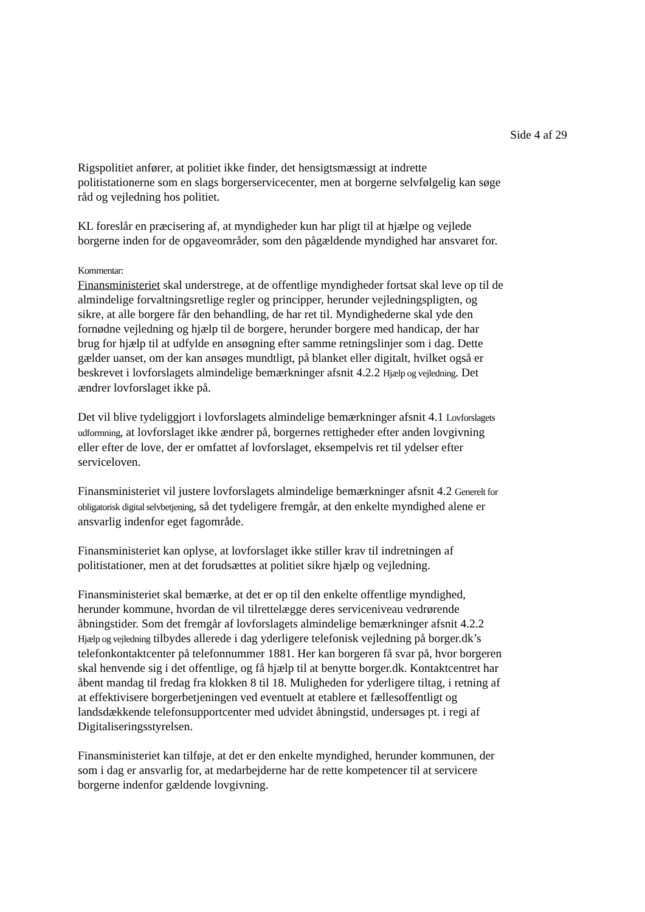Side 4 af 29
Rigspolitiet anfører, at politiet ikke finder, det hensigtsmæssigt at indrette politistationerne som en slags borgerservicecenter, men at borgerne selvfølgelig kan søge råd og vejledning hos politiet.
KL foreslår en præcisering af, at myndigheder kun har pligt til at hjælpe og vejlede borgerne inden for de opgaveområder, som den pågældende myndighed har ansvaret for.
Kommentar:
Finansministeriet skal understrege, at de offentlige myndigheder fortsat skal leve op til de almindelige forvaltningsretlige regler og principper, herunder vejledningspligten, og sikre, at alle borgere får den behandling, de har ret til. Myndighederne skal yde den fornødne vejledning og hjælp til de borgere, herunder borgere med handicap, der har brug for hjælp til at udfylde en ansøgning efter samme retningslinjer som i dag. Dette gælder uanset, om der kan ansøges mundtligt, på blanket eller digitalt, hvilket også er beskrevet i lovforslagets almindelige bemærkninger afsnit 4.2.2 Hjælp og vejledning. Det ændrer lovforslaget ikke på.
Det vil blive tydeliggjort i lovforslagets almindelige bemærkninger afsnit 4.1 Lovforslagets udformning, at lovforslaget ikke ændrer på, borgernes rettigheder efter anden lovgivning eller efter de love, der er omfattet af lovforslaget, eksempelvis ret til ydelser efter serviceloven.
Finansministeriet vil justere lovforslagets almindelige bemærkninger afsnit 4.2 Generelt for obligatorisk digital selvbetjening, så det tydeligere fremgår, at den enkelte myndighed alene er ansvarlig indenfor eget fagområde.
Finansministeriet kan oplyse, at lovforslaget ikke stiller krav til indretningen af politistationer, men at det forudsættes at politiet sikre hjælp og vejledning.
Finansministeriet skal bemærke, at det er op til den enkelte offentlige myndighed, herunder kommune, hvordan de vil tilrettelægge deres serviceniveau vedrørende åbningstider. Som det fremgår af lovforslagets almindelige bemærkninger afsnit 4.2.2 Hjælp og vejledning tilbydes allerede i dag yderligere telefonisk vejledning på borger.dk’s telefonkontaktcenter på telefonnummer 1881. Her kan borgeren få svar på, hvor borgeren skal henvende sig i det offentlige, og få hjælp til at benytte borger.dk. Kontaktcentret har åbent mandag til fredag fra klokken 8 til 18. Muligheden for yderligere tiltag, i retning af at effektivisere borgerbetjeningen ved eventuelt at etablere et fællesoffentligt og landsdækkende telefonsupportcenter med udvidet åbningstid, undersøges pt. i regi af Digitaliseringsstyrelsen.
Finansministeriet kan tilføje, at det er den enkelte myndighed, herunder kommunen, der som i dag er ansvarlig for, at medarbejderne har de rette kompetencer til at servicere borgerne indenfor gældende lovgivning.